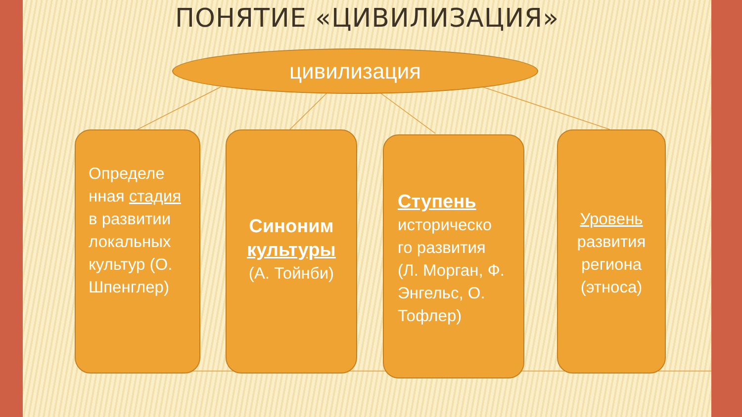ПОНЯТИЕ «ЦИВИЛИЗАЦИЯ»
цивилизация
Определе нная стадия в развитии локальных культур (О. Шпенглер)
Синоним культуры
(А. Тойнби)
Ступень
историческо го развития (Л. Морган, Ф. Энгельс, О. Тофлер)
Уровень развития региона (этноса)